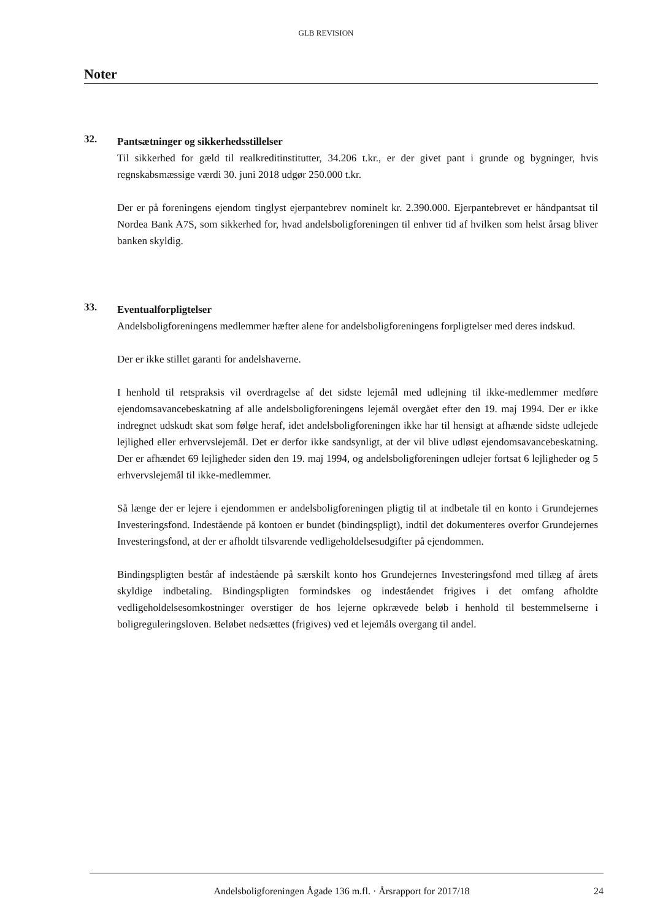GLB REVISION
Noter
32.
Pantsætninger og sikkerhedsstillelser
Til sikkerhed for gæld til realkreditinstitutter, 34.206 t.kr., er der givet pant i grunde og bygninger, hvis regnskabsmæssige værdi 30. juni 2018 udgør 250.000 t.kr.
Der er på foreningens ejendom tinglyst ejerpantebrev nominelt kr. 2.390.000. Ejerpantebrevet er håndpantsat til Nordea Bank A7S, som sikkerhed for, hvad andelsboligforeningen til enhver tid af hvilken som helst årsag bliver banken skyldig.
33.
Eventualforpligtelser
Andelsboligforeningens medlemmer hæfter alene for andelsboligforeningens forpligtelser med deres indskud.
Der er ikke stillet garanti for andelshaverne.
I henhold til retspraksis vil overdragelse af det sidste lejemål med udlejning til ikke-medlemmer medføre ejendomsavancebeskatning af alle andelsboligforeningens lejemål overgået efter den 19. maj 1994. Der er ikke indregnet udskudt skat som følge heraf, idet andelsboligforeningen ikke har til hensigt at afhænde sidste udlejede lejlighed eller erhvervslejemål. Det er derfor ikke sandsynligt, at der vil blive udløst ejendomsavancebeskatning. Der er afhændet 69 lejligheder siden den 19. maj 1994, og andelsboligforeningen udlejer fortsat 6 lejligheder og 5 erhvervslejemål til ikke-medlemmer.
Så længe der er lejere i ejendommen er andelsboligforeningen pligtig til at indbetale til en konto i Grundejernes Investeringsfond. Indestående på kontoen er bundet (bindingspligt), indtil det dokumenteres overfor Grundejernes Investeringsfond, at der er afholdt tilsvarende vedligeholdelsesudgifter på ejendommen.
Bindingspligten består af indestående på særskilt konto hos Grundejernes Investeringsfond med tillæg af årets skyldige indbetaling. Bindingspligten formindskes og indeståendet frigives i det omfang afholdte vedligeholdelsesomkostninger overstiger de hos lejerne opkrævede beløb i henhold til bestemmelserne i boligreguleringsloven. Beløbet nedsættes (frigives) ved et lejemåls overgang til andel.
Andelsboligforeningen Ågade 136 m.fl. · Årsrapport for 2017/18 24